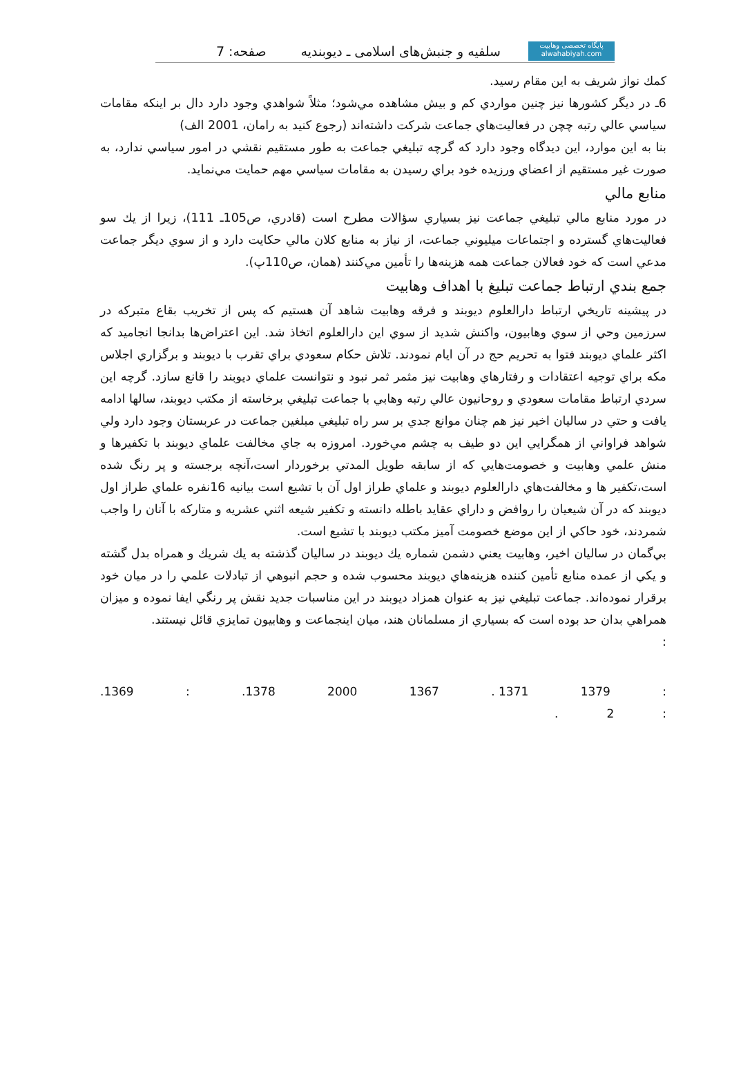پايگاه تخصصی وهابیت
alwahabiyah.com
سلفيه و جنبش‌هاى اسلامى ـ ديوبنديه صفحه: 7
كمك نواز شريف به اين مقام رسيد.
6ـ در ديگر كشورها نيز چنين مواردي كم و بيش مشاهده مي‌شود؛ مثلاً شواهدي وجود دارد دال بر اينكه مقامات سياسي عالي رتبه چچن در فعاليت‌هاي جماعت شركت داشته‌اند (رجوع كنيد به رامان، 2001 الف)
بنا به اين موارد، اين ديدگاه وجود دارد كه گرچه تبليغي جماعت به طور مستقيم نقشي در امور سياسي ندارد، به صورت غير مستقيم از اعضاي ورزيده خود براي رسيدن به مقامات سياسي مهم حمايت مي‌نمايد.
منابع مالي
در مورد منابع مالي تبليغي جماعت نيز بسياري سؤالات مطرح است (قادري، ص105ـ 111)، زيرا از يك سو فعاليت‌هاي گسترده و اجتماعات ميليوني جماعت، از نياز به منابع كلان مالي حكايت دارد و از سوي ديگر جماعت مدعي است كه خود فعالان جماعت همه هزينه‌ها را تأمين مي‌كنند (همان، ص110پ).
جمع بندي ارتباط جماعت تبليغ با اهداف وهابيت
در پيشينه تاريخي ارتباط دارالعلوم ديوبند و فرقه وهابيت شاهد آن هستيم كه پس از تخريب بقاع متبركه در سرزمين وحي از سوي وهابيون، واكنش شديد از سوي اين دارالعلوم اتخاذ شد. اين اعتراض‌ها بدانجا انجاميد كه اكثر علماي ديوبند فتوا به تحريم حج در آن ايام نمودند. تلاش حكام سعودي براي تقرب با ديوبند و برگزاري اجلاس مكه براي توجيه اعتقادات و رفتارهاي وهابيت نيز مثمر ثمر نبود و نتوانست علماي ديوبند را قانع سازد. گرچه اين سردي ارتباط مقامات سعودي و روحانيون عالي رتبه وهابي با جماعت تبليغي برخاسته از مكتب ديوبند، سالها ادامه يافت و حتي در ساليان اخير نيز هم چنان موانع جدي بر سر راه تبليغي مبلغين جماعت در عربستان وجود دارد ولي شواهد فراواني از همگرايي اين دو طيف به چشم مي‌خورد. امروزه به جاي مخالفت علماي ديوبند با تكفيرها و منش علمي وهابيت و خصومت‌هايي كه از سابقه طويل المدتي برخوردار است،آنچه برجسته و پر رنگ شده است،تكفير ها و مخالفت‌هاي دارالعلوم ديوبند و علماي طراز اول آن با تشيع است بيانيه 16نفره علماي طراز اول ديوبند كه در آن شيعيان را روافض و داراي عقايد باطله دانسته و تكفير شيعه اثني عشريه و متاركه با آنان را واجب شمردند، خود حاكي از اين موضع خصومت آميز مكتب ديوبند با تشيع است.
بي‌گمان در ساليان اخير، وهابيت يعني دشمن شماره يك ديوبند در ساليان گذشته به يك شريك و همراه بدل گشته و يكي از عمده منابع تأمين كننده هزينه‌هاي ديوبند محسوب شده و حجم انبوهي از تبادلات علمي را در ميان خود برقرار نموده‌اند. جماعت تبليغي نيز به عنوان همزاد ديوبند در اين مناسبات جديد نقش پر رنگي ايفا نموده و ميزان همراهي بدان حد بوده است كه بسياري از مسلمانان هند، ميان اينجماعت و وهابيون تمايزي قائل نيستند.
:
.1369:.1378 2000 1367. 1371 1379:
. 2: